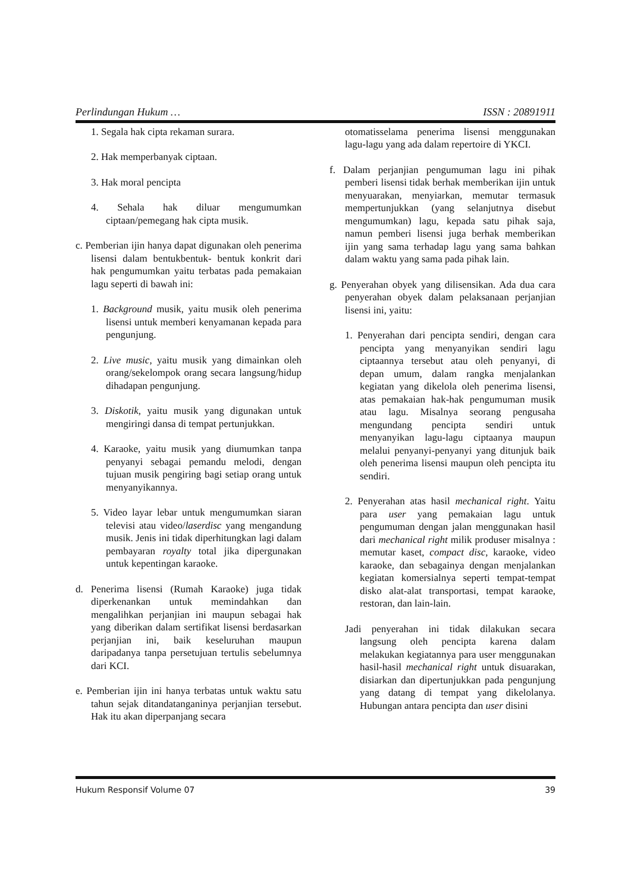Perlindungan Hukum … ISSN : 20891911
1. Segala hak cipta rekaman surara.
2. Hak memperbanyak ciptaan.
3. Hak moral pencipta
4. Sehala hak diluar mengumumkan ciptaan/pemegang hak cipta musik.
c. Pemberian ijin hanya dapat digunakan oleh penerima lisensi dalam bentukbentuk- bentuk konkrit dari hak pengumumkan yaitu terbatas pada pemakaian lagu seperti di bawah ini:
1. Background musik, yaitu musik oleh penerima lisensi untuk memberi kenyamanan kepada para pengunjung.
2. Live music, yaitu musik yang dimainkan oleh orang/sekelompok orang secara langsung/hidup dihadapan pengunjung.
3. Diskotik, yaitu musik yang digunakan untuk mengiringi dansa di tempat pertunjukkan.
4. Karaoke, yaitu musik yang diumumkan tanpa penyanyi sebagai pemandu melodi, dengan tujuan musik pengiring bagi setiap orang untuk menyanyikannya.
5. Video layar lebar untuk mengumumkan siaran televisi atau video/laserdisc yang mengandung musik. Jenis ini tidak diperhitungkan lagi dalam pembayaran royalty total jika dipergunakan untuk kepentingan karaoke.
d. Penerima lisensi (Rumah Karaoke) juga tidak diperkenankan untuk memindahkan dan mengalihkan perjanjian ini maupun sebagai hak yang diberikan dalam sertifikat lisensi berdasarkan perjanjian ini, baik keseluruhan maupun daripadanya tanpa persetujuan tertulis sebelumnya dari KCI.
e. Pemberian ijin ini hanya terbatas untuk waktu satu tahun sejak ditandatanganinya perjanjian tersebut. Hak itu akan diperpanjang secara
otomatisselama penerima lisensi menggunakan lagu-lagu yang ada dalam repertoire di YKCI.
f. Dalam perjanjian pengumuman lagu ini pihak pemberi lisensi tidak berhak memberikan ijin untuk menyuarakan, menyiarkan, memutar termasuk mempertunjukkan (yang selanjutnya disebut mengumumkan) lagu, kepada satu pihak saja, namun pemberi lisensi juga berhak memberikan ijin yang sama terhadap lagu yang sama bahkan dalam waktu yang sama pada pihak lain.
g. Penyerahan obyek yang dilisensikan. Ada dua cara penyerahan obyek dalam pelaksanaan perjanjian lisensi ini, yaitu:
1. Penyerahan dari pencipta sendiri, dengan cara pencipta yang menyanyikan sendiri lagu ciptaannya tersebut atau oleh penyanyi, di depan umum, dalam rangka menjalankan kegiatan yang dikelola oleh penerima lisensi, atas pemakaian hak-hak pengumuman musik atau lagu. Misalnya seorang pengusaha mengundang pencipta sendiri untuk menyanyikan lagu-lagu ciptaanya maupun melalui penyanyi-penyanyi yang ditunjuk baik oleh penerima lisensi maupun oleh pencipta itu sendiri.
2. Penyerahan atas hasil mechanical right. Yaitu para user yang pemakaian lagu untuk pengumuman dengan jalan menggunakan hasil dari mechanical right milik produser misalnya : memutar kaset, compact disc, karaoke, video karaoke, dan sebagainya dengan menjalankan kegiatan komersialnya seperti tempat-tempat disko alat-alat transportasi, tempat karaoke, restoran, dan lain-lain.
Jadi penyerahan ini tidak dilakukan secara langsung oleh pencipta karena dalam melakukan kegiatannya para user menggunakan hasil-hasil mechanical right untuk disuarakan, disiarkan dan dipertunjukkan pada pengunjung yang datang di tempat yang dikelolanya. Hubungan antara pencipta dan user disini
Hukum Responsif Volume 07 39